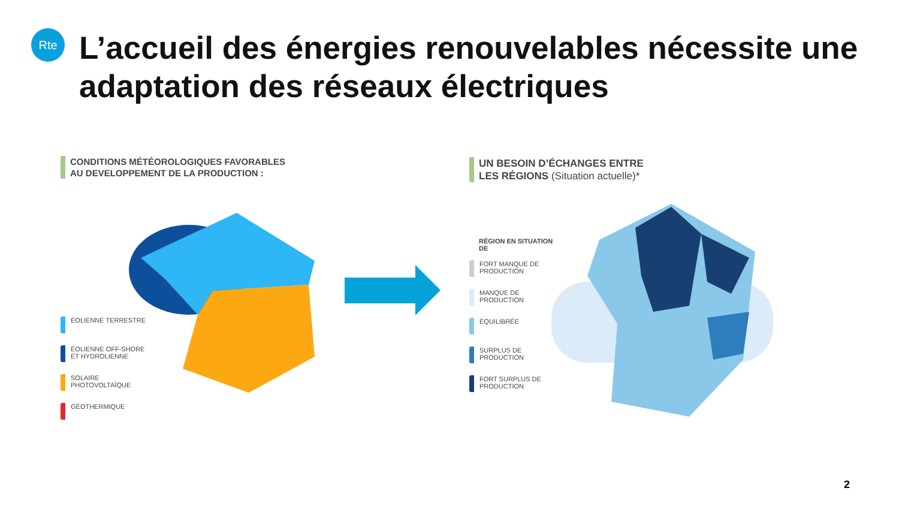Rte
L’accueil des énergies renouvelables nécessite une adaptation des réseaux électriques
CONDITIONS MÉTÉOROLOGIQUES FAVORABLES
AU DEVELOPPEMENT DE LA PRODUCTION :
ÉOLIENNE TERRESTRE
ÉOLIENNE OFF-SHORE ET HYDROLIENNE
SOLAIRE PHOTOVOLTAÏQUE
GÉOTHERMIQUE
UN BESOIN D’ÉCHANGES ENTRE
LES RÉGIONS (Situation actuelle)*
RÉGION EN SITUATION DE
FORT MANQUE DE PRODUCTION
MANQUE DE PRODUCTION
ÉQUILIBRÉE
SURPLUS DE PRODUCTION
FORT SURPLUS DE PRODUCTION
2